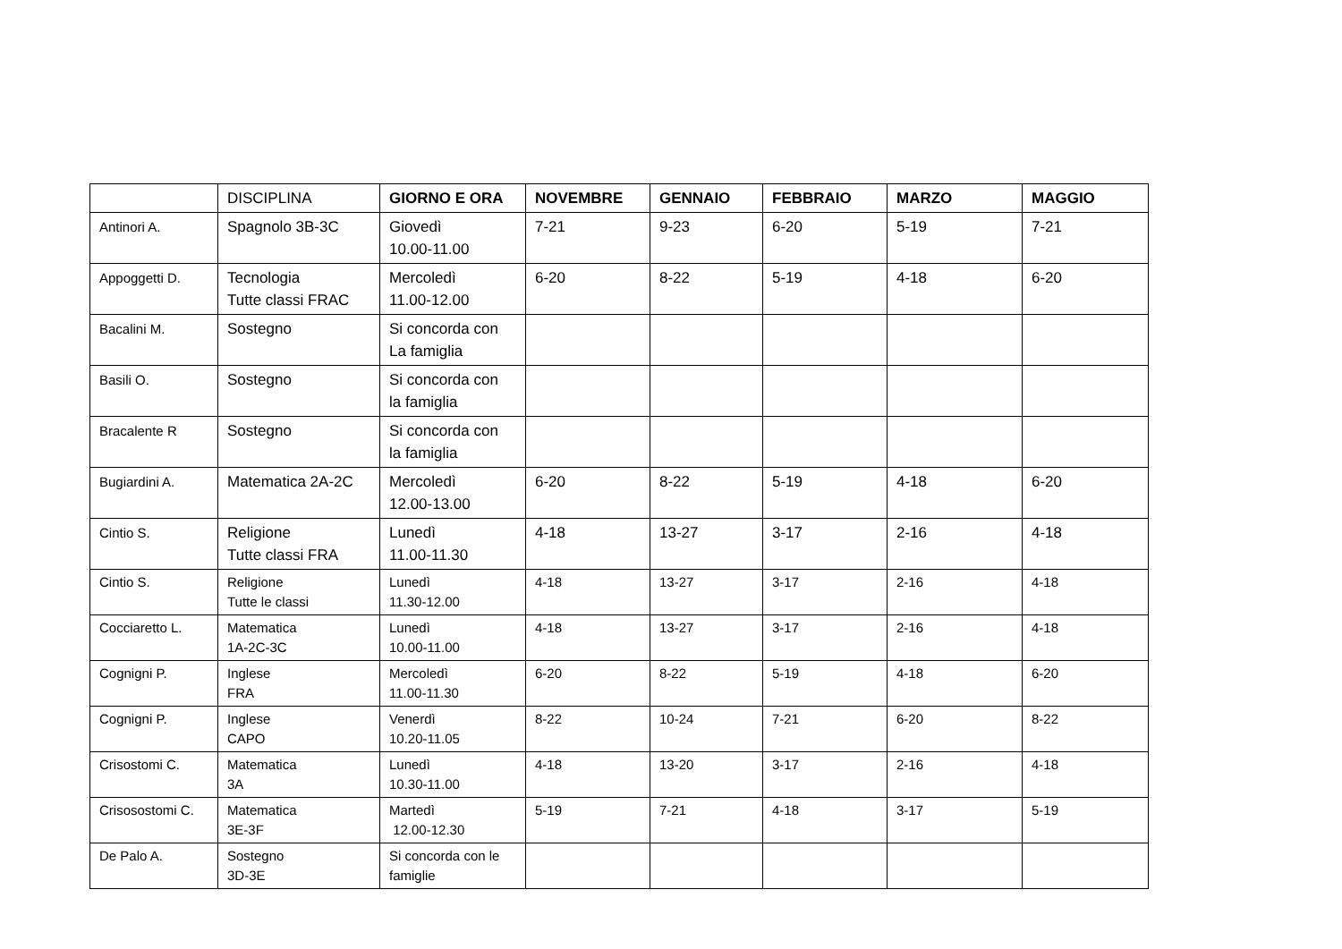| | DISCIPLINA | GIORNO E ORA | NOVEMBRE | GENNAIO | FEBBRAIO | MARZO | MAGGIO |
| --- | --- | --- | --- | --- | --- | --- | --- |
| Antinori A. | Spagnolo 3B-3C | Giovedì 10.00-11.00 | 7-21 | 9-23 | 6-20 | 5-19 | 7-21 |
| Appoggetti D. | Tecnologia Tutte classi FRAC | Mercoledì 11.00-12.00 | 6-20 | 8-22 | 5-19 | 4-18 | 6-20 |
| Bacalini M. | Sostegno | Si concorda con La famiglia | | | | | |
| Basili O. | Sostegno | Si concorda con la famiglia | | | | | |
| Bracalente R | Sostegno | Si concorda con la famiglia | | | | | |
| Bugiardini A. | Matematica 2A-2C | Mercoledì 12.00-13.00 | 6-20 | 8-22 | 5-19 | 4-18 | 6-20 |
| Cintio S. | Religione Tutte classi FRA | Lunedì 11.00-11.30 | 4-18 | 13-27 | 3-17 | 2-16 | 4-18 |
| Cintio S. | Religione Tutte le classi | Lunedì 11.30-12.00 | 4-18 | 13-27 | 3-17 | 2-16 | 4-18 |
| Cocciaretto L. | Matematica 1A-2C-3C | Lunedì 10.00-11.00 | 4-18 | 13-27 | 3-17 | 2-16 | 4-18 |
| Cognigni P. | Inglese FRA | Mercoledì 11.00-11.30 | 6-20 | 8-22 | 5-19 | 4-18 | 6-20 |
| Cognigni P. | Inglese CAPO | Venerdì 10.20-11.05 | 8-22 | 10-24 | 7-21 | 6-20 | 8-22 |
| Crisostomi C. | Matematica 3A | Lunedì 10.30-11.00 | 4-18 | 13-20 | 3-17 | 2-16 | 4-18 |
| Crisosostomi C. | Matematica 3E-3F | Martedì 12.00-12.30 | 5-19 | 7-21 | 4-18 | 3-17 | 5-19 |
| De Palo A. | Sostegno 3D-3E | Si concorda con le famiglie | | | | | |